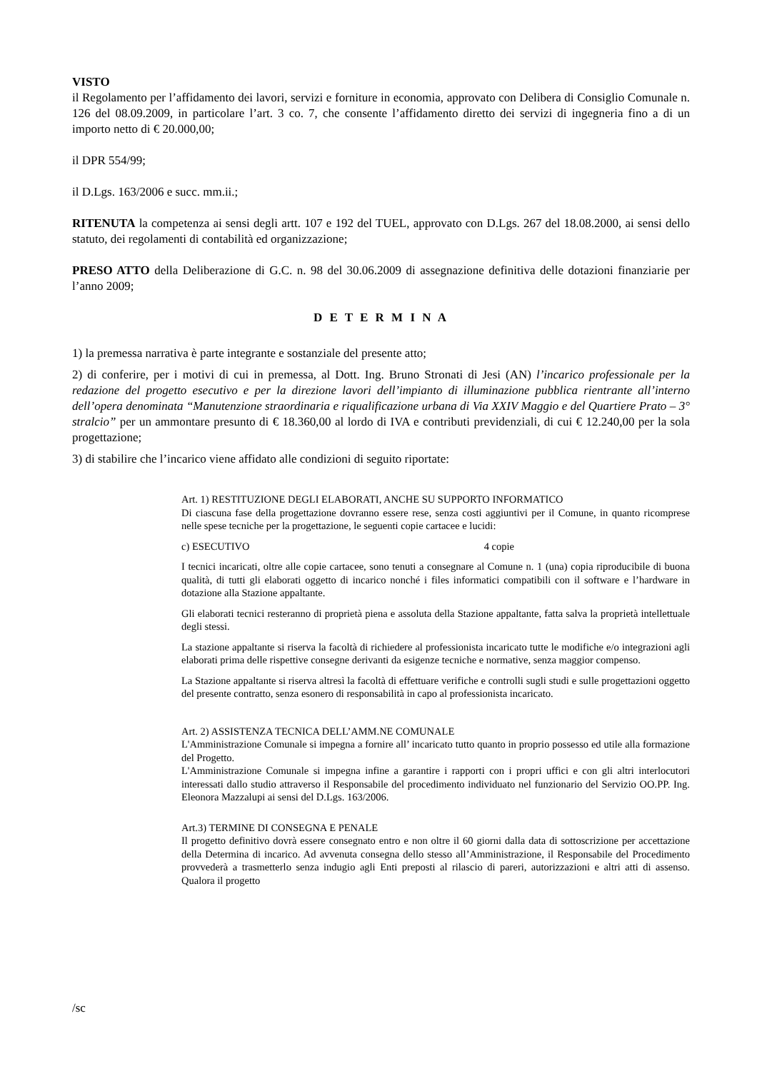VISTO
il Regolamento per l’affidamento dei lavori, servizi e forniture in economia, approvato con Delibera di Consiglio Comunale n. 126 del 08.09.2009, in particolare l’art. 3 co. 7, che consente l’affidamento diretto dei servizi di ingegneria fino a di un importo netto di € 20.000,00;
il DPR 554/99;
il D.Lgs. 163/2006 e succ. mm.ii.;
RITENUTA la competenza ai sensi degli artt. 107 e 192 del TUEL, approvato con D.Lgs. 267 del 18.08.2000, ai sensi dello statuto, dei regolamenti di contabilità ed organizzazione;
PRESO ATTO della Deliberazione di G.C. n. 98 del 30.06.2009 di assegnazione definitiva delle dotazioni finanziarie per l’anno 2009;
D E T E R M I N A
1) la premessa narrativa è parte integrante e sostanziale del presente atto;
2) di conferire, per i motivi di cui in premessa, al Dott. Ing. Bruno Stronati di Jesi (AN) l’incarico professionale per la redazione del progetto esecutivo e per la direzione lavori dell’impianto di illuminazione pubblica rientrante all’interno dell’opera denominata “Manutenzione straordinaria e riqualificazione urbana di Via XXIV Maggio e del Quartiere Prato – 3° stralcio” per un ammontare presunto di € 18.360,00 al lordo di IVA e contributi previdenziali, di cui € 12.240,00 per la sola progettazione;
3) di stabilire che l’incarico viene affidato alle condizioni di seguito riportate:
Art. 1) RESTITUZIONE DEGLI ELABORATI, ANCHE SU SUPPORTO INFORMATICO
Di ciascuna fase della progettazione dovranno essere rese, senza costi aggiuntivi per il Comune, in quanto ricomprese nelle spese tecniche per la progettazione, le seguenti copie cartacee e lucidi:
c) ESECUTIVO 4 copie
I tecnici incaricati, oltre alle copie cartacee, sono tenuti a consegnare al Comune n. 1 (una) copia riproducibile di buona qualità, di tutti gli elaborati oggetto di incarico nonché i files informatici compatibili con il software e l’hardware in dotazione alla Stazione appaltante.
Gli elaborati tecnici resteranno di proprietà piena e assoluta della Stazione appaltante, fatta salva la proprietà intellettuale degli stessi.
La stazione appaltante si riserva la facoltà di richiedere al professionista incaricato tutte le modifiche e/o integrazioni agli elaborati prima delle rispettive consegne derivanti da esigenze tecniche e normative, senza maggior compenso.
La Stazione appaltante si riserva altresì la facoltà di effettuare verifiche e controlli sugli studi e sulle progettazioni oggetto del presente contratto, senza esonero di responsabilità in capo al professionista incaricato.
Art. 2) ASSISTENZA TECNICA DELL’AMM.NE COMUNALE
L'Amministrazione Comunale si impegna a fornire all’ incaricato tutto quanto in proprio possesso ed utile alla formazione del Progetto.
L'Amministrazione Comunale si impegna infine a garantire i rapporti con i propri uffici e con gli altri interlocutori interessati dallo studio attraverso il Responsabile del procedimento individuato nel funzionario del Servizio OO.PP. Ing. Eleonora Mazzalupi ai sensi del D.Lgs. 163/2006.
Art.3) TERMINE DI CONSEGNA E PENALE
Il progetto definitivo dovrà essere consegnato entro e non oltre il 60 giorni dalla data di sottoscrizione per accettazione della Determina di incarico. Ad avvenuta consegna dello stesso all’Amministrazione, il Responsabile del Procedimento provvederà a trasmetterlo senza indugio agli Enti preposti al rilascio di pareri, autorizzazioni e altri atti di assenso. Qualora il progetto
/sc